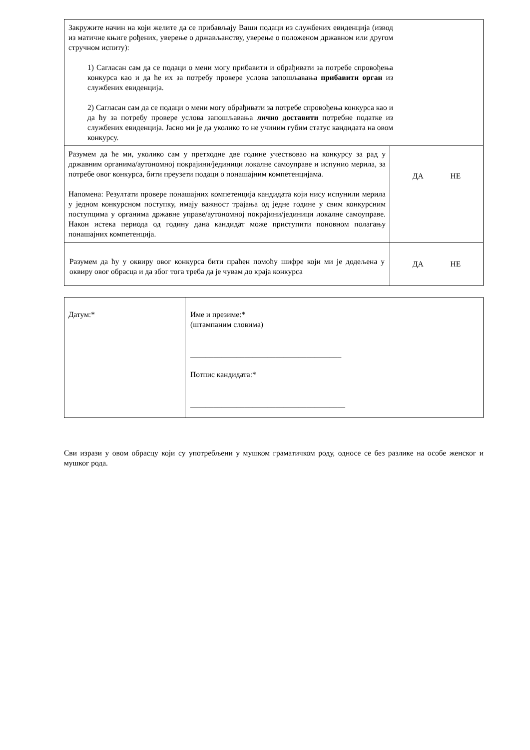| Закружите начин на који желите да се прибављају Ваши подаци из службених евиденција (извод из матичне књиге рођених, уверење о држављанству, уверење о положеном државном или другом стручном испиту): 1) Сагласан сам да се подаци о мени могу прибавити и обрађивати за потребе спровођења конкурса као и да ће их за потребу провере услова запошљавања прибавити орган из службених евиденција. 2) Сагласан сам да се подаци о мени могу обрађивати за потребе спровођења конкурса као и да ћу за потребу провере услова запошљавања лично доставити потребне податке из службених евиденција. Јасно ми је да уколико то не учиним губим статус кандидата на овом конкурсу. |
| Разумем да ће ми, уколико сам у претходне две године учествовао на конкурсу за рад у државним органима/аутономној покрајини/јединици локалне самоуправе и испунио мерила, за потребе овог конкурса, бити преузети подаци о понашајним компетенцијама. Напомена: Резултати провере понашајних компетенција кандидата који нису испунили мерила у једном конкурсном поступку, имају важност трајања од једне године у свим конкурсним поступцима у органима државне управе/аутономној покрајини/јединици локалне самоуправе. Након истека периода од годину дана кандидат може приступити поновном полагању понашајних компетенција. | ДА НЕ |
| Разумем да ћу у оквиру овог конкурса бити праћен помоћу шифре који ми је додељена у оквиру овог обрасца и да због тога треба да је чувам до краја конкурса | ДА НЕ |
| Датум:* | Име и презиме:* (штампаним словима) _______________________________________ Потпис кандидата:* ________________________________________ |
Сви изрази у овом обрасцу који су употребљени у мушком граматичком роду, односе се без разлике на особе женског и мушког рода.